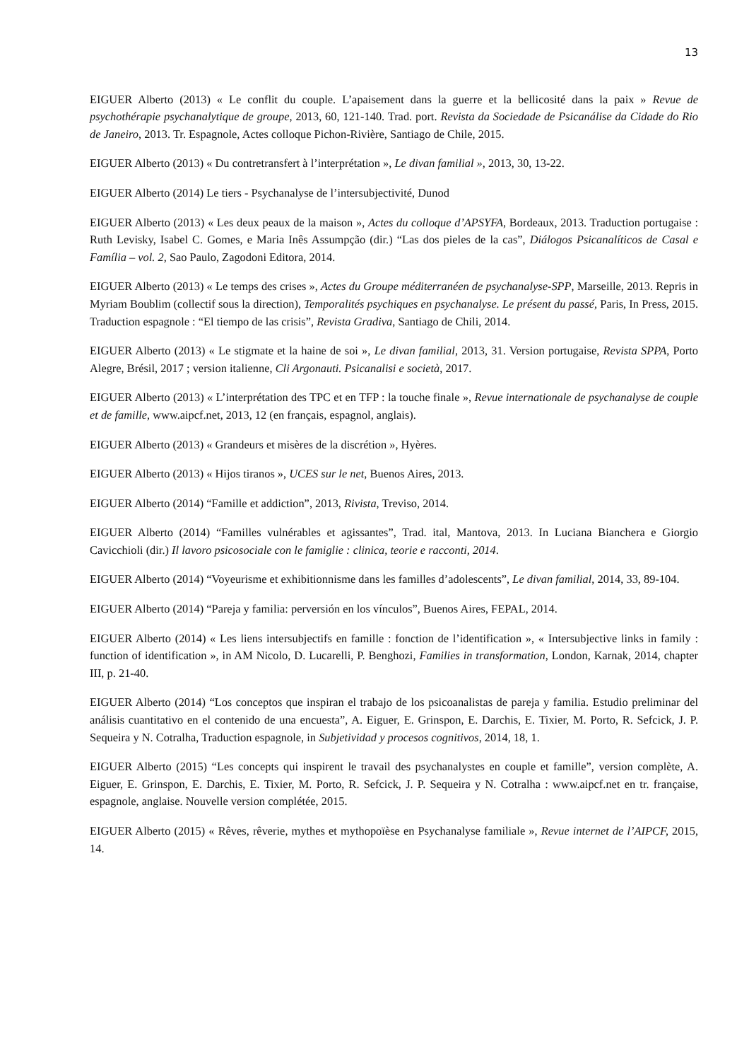13
EIGUER Alberto (2013) « Le conflit du couple. L’apaisement dans la guerre et la bellicosité dans la paix » Revue de psychothérapie psychanalytique de groupe, 2013, 60, 121-140. Trad. port. Revista da Sociedade de Psicanálise da Cidade do Rio de Janeiro, 2013. Tr. Espagnole, Actes colloque Pichon-Rivière, Santiago de Chile, 2015.
EIGUER Alberto (2013) « Du contretransfert à l’interprétation », Le divan familial », 2013, 30, 13-22.
EIGUER Alberto (2014) Le tiers - Psychanalyse de l’intersubjectivité, Dunod
EIGUER Alberto (2013) « Les deux peaux de la maison », Actes du colloque d’APSYFA, Bordeaux, 2013. Traduction portugaise : Ruth Levisky, Isabel C. Gomes, e Maria Inês Assumpção (dir.) “Las dos pieles de la cas”, Diálogos Psicanalíticos de Casal e Família – vol. 2, Sao Paulo, Zagodoni Editora, 2014.
EIGUER Alberto (2013) « Le temps des crises », Actes du Groupe méditerranéen de psychanalyse-SPP, Marseille, 2013. Repris in Myriam Boublim (collectif sous la direction), Temporalités psychiques en psychanalyse. Le présent du passé, Paris, In Press, 2015. Traduction espagnole : “El tiempo de las crisis”, Revista Gradiva, Santiago de Chili, 2014.
EIGUER Alberto (2013) « Le stigmate et la haine de soi », Le divan familial, 2013, 31. Version portugaise, Revista SPPA, Porto Alegre, Brésil, 2017 ; version italienne, Cli Argonauti. Psicanalisi e società, 2017.
EIGUER Alberto (2013) « L’interprétation des TPC et en TFP : la touche finale », Revue internationale de psychanalyse de couple et de famille, www.aipcf.net, 2013, 12 (en français, espagnol, anglais).
EIGUER Alberto (2013) « Grandeurs et misères de la discrétion », Hyères.
EIGUER Alberto (2013) « Hijos tiranos », UCES sur le net, Buenos Aires, 2013.
EIGUER Alberto (2014) “Famille et addiction”, 2013, Rivista, Treviso, 2014.
EIGUER Alberto (2014) “Familles vulnérables et agissantes”, Trad. ital, Mantova, 2013. In Luciana Bianchera e Giorgio Cavicchioli (dir.) Il lavoro psicosociale con le famiglie : clinica, teorie e racconti, 2014.
EIGUER Alberto (2014) “Voyeurisme et exhibitionnisme dans les familles d’adolescents”, Le divan familial, 2014, 33, 89-104.
EIGUER Alberto (2014) “Pareja y familia: perversión en los vínculos”, Buenos Aires, FEPAL, 2014.
EIGUER Alberto (2014) « Les liens intersubjectifs en famille : fonction de l’identification », « Intersubjective links in family : function of identification », in AM Nicolo, D. Lucarelli, P. Benghozi, Families in transformation, London, Karnak, 2014, chapter III, p. 21-40.
EIGUER Alberto (2014) “Los conceptos que inspiran el trabajo de los psicoanalistas de pareja y familia. Estudio preliminar del análisis cuantitativo en el contenido de una encuesta”, A. Eiguer, E. Grinspon, E. Darchis, E. Tixier, M. Porto, R. Sefcick, J. P. Sequeira y N. Cotralha, Traduction espagnole, in Subjetividad y procesos cognitivos, 2014, 18, 1.
EIGUER Alberto (2015) “Les concepts qui inspirent le travail des psychanalystes en couple et famille”, version complète, A. Eiguer, E. Grinspon, E. Darchis, E. Tixier, M. Porto, R. Sefcick, J. P. Sequeira y N. Cotralha : www.aipcf.net en tr. française, espagnole, anglaise. Nouvelle version complétée, 2015.
EIGUER Alberto (2015) « Rêves, rêverie, mythes et mythopoïèse en Psychanalyse familiale », Revue internet de l’AIPCF, 2015, 14.